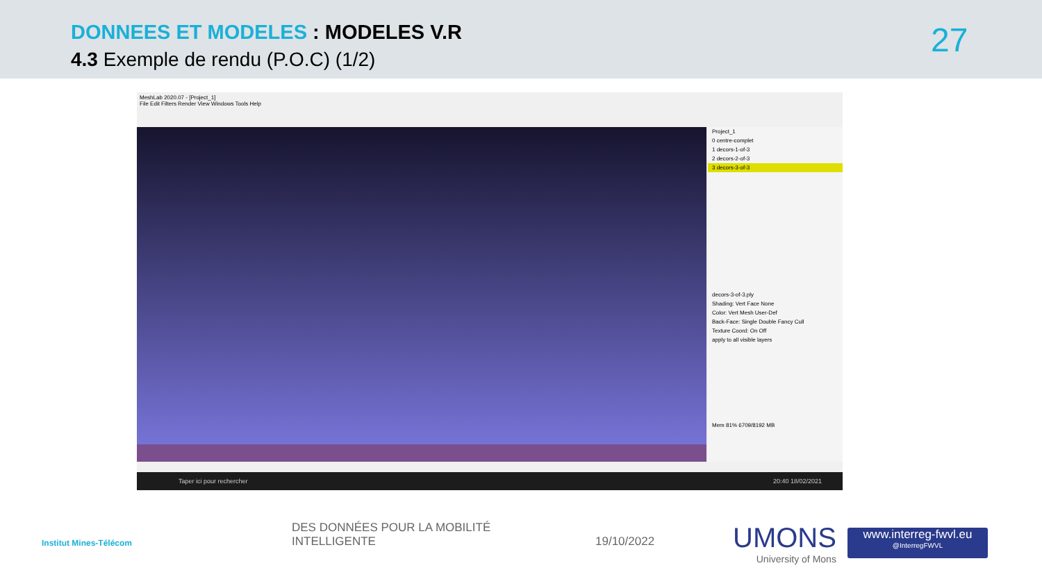DONNEES ET MODELES : MODELES V.R
4.3 Exemple de rendu (P.O.C) (1/2)
27
MeshLab 2020.07 - [Project_1]
File Edit Filters Render View Windows Tools Help
Project_1
0 centre-complet
1 decors-1-of-3
2 decors-2-of-3
3 decors-3-of-3
decors-3-of-3.ply
Shading: Vert Face None
Color: Vert Mesh User-Def
Back-Face: Single Double Fancy Cull
Texture Coord: On Off
apply to all visible layers
Mem 81% 6709/8192 MB
Taper ici pour rechercher 20:40 18/02/2021
Institut Mines-Télécom
DES DONNÉES POUR LA MOBILITÉ
INTELLIGENTE
19/10/2022
UMONS
University of Mons
www.interreg-fwvl.eu
@InterregFWVL